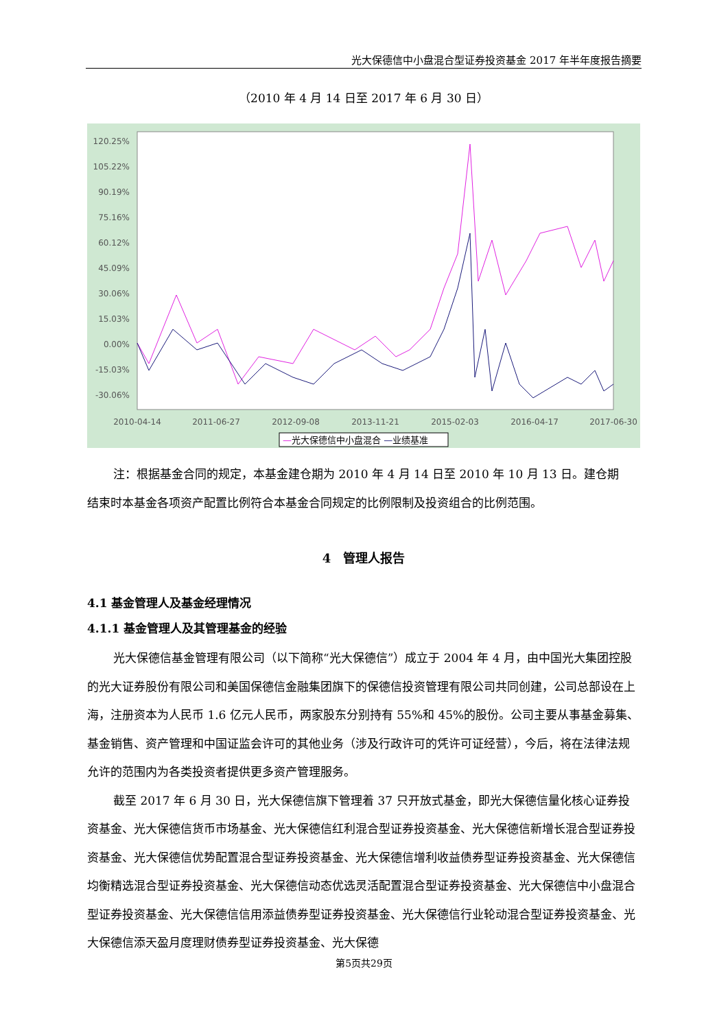光大保德信中小盘混合型证券投资基金 2017 年半年度报告摘要
（2010 年 4 月 14 日至 2017 年 6 月 30 日）
120.25%
105.22%
90.19%
75.16%
60.12%
45.09%
30.06%
15.03%
0.00%
-15.03%
-30.06%
2010-04-14
2011-06-27
2012-09-08
2013-11-21
2015-02-03
2016-04-17
2017-06-30
—光大保德信中小盘混合 —业绩基准
注：根据基金合同的规定，本基金建仓期为 2010 年 4 月 14 日至 2010 年 10 月 13 日。建仓期
结束时本基金各项资产配置比例符合本基金合同规定的比例限制及投资组合的比例范围。
4　管理人报告
4.1 基金管理人及基金经理情况
4.1.1 基金管理人及其管理基金的经验
光大保德信基金管理有限公司（以下简称“光大保德信”）成立于 2004 年 4 月，由中国光大集团控股的光大证券股份有限公司和美国保德信金融集团旗下的保德信投资管理有限公司共同创建，公司总部设在上海，注册资本为人民币 1.6 亿元人民币，两家股东分别持有 55%和 45%的股份。公司主要从事基金募集、基金销售、资产管理和中国证监会许可的其他业务（涉及行政许可的凭许可证经营），今后，将在法律法规允许的范围内为各类投资者提供更多资产管理服务。
截至 2017 年 6 月 30 日，光大保德信旗下管理着 37 只开放式基金，即光大保德信量化核心证券投资基金、光大保德信货币市场基金、光大保德信红利混合型证券投资基金、光大保德信新增长混合型证券投资基金、光大保德信优势配置混合型证券投资基金、光大保德信增利收益债券型证券投资基金、光大保德信均衡精选混合型证券投资基金、光大保德信动态优选灵活配置混合型证券投资基金、光大保德信中小盘混合型证券投资基金、光大保德信信用添益债券型证券投资基金、光大保德信行业轮动混合型证券投资基金、光大保德信添天盈月度理财债券型证券投资基金、光大保德
第5页共29页